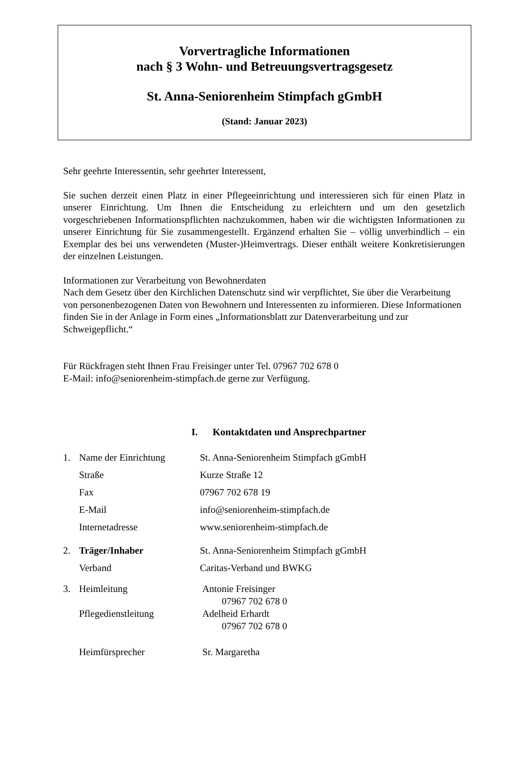Vorvertragliche Informationen
nach § 3 Wohn- und Betreuungsvertragsgesetz
St. Anna-Seniorenheim Stimpfach gGmbH
(Stand: Januar 2023)
Sehr geehrte Interessentin, sehr geehrter Interessent,
Sie suchen derzeit einen Platz in einer Pflegeeinrichtung und interessieren sich für einen Platz in unserer Einrichtung. Um Ihnen die Entscheidung zu erleichtern und um den gesetzlich vorgeschriebenen Informationspflichten nachzukommen, haben wir die wichtigsten Informationen zu unserer Einrichtung für Sie zusammengestellt. Ergänzend erhalten Sie – völlig unverbindlich – ein Exemplar des bei uns verwendeten (Muster-)Heimvertrags. Dieser enthält weitere Konkretisierungen der einzelnen Leistungen.
Informationen zur Verarbeitung von Bewohnerdaten
Nach dem Gesetz über den Kirchlichen Datenschutz sind wir verpflichtet, Sie über die Verarbeitung von personenbezogenen Daten von Bewohnern und Interessenten zu informieren. Diese Informationen finden Sie in der Anlage in Form eines „Informationsblatt zur Datenverarbeitung und zur Schweigepflicht.“
Für Rückfragen steht Ihnen Frau Freisinger unter Tel. 07967 702 678 0
E-Mail: info@seniorenheim-stimpfach.de gerne zur Verfügung.
I. Kontaktdaten und Ansprechpartner
1. Name der Einrichtung St. Anna-Seniorenheim Stimpfach gGmbH
Straße Kurze Straße 12
Fax 07967 702 678 19
E-Mail info@seniorenheim-stimpfach.de
Internetadresse www.seniorenheim-stimpfach.de
2. Träger/Inhaber St. Anna-Seniorenheim Stimpfach gGmbH
Verband Caritas-Verband und BWKG
3. Heimleitung Antonie Freisinger
07967 702 678 0
Pflegedienstleitung Adelheid Erhardt
07967 702 678 0
Heimfürsprecher Sr. Margaretha